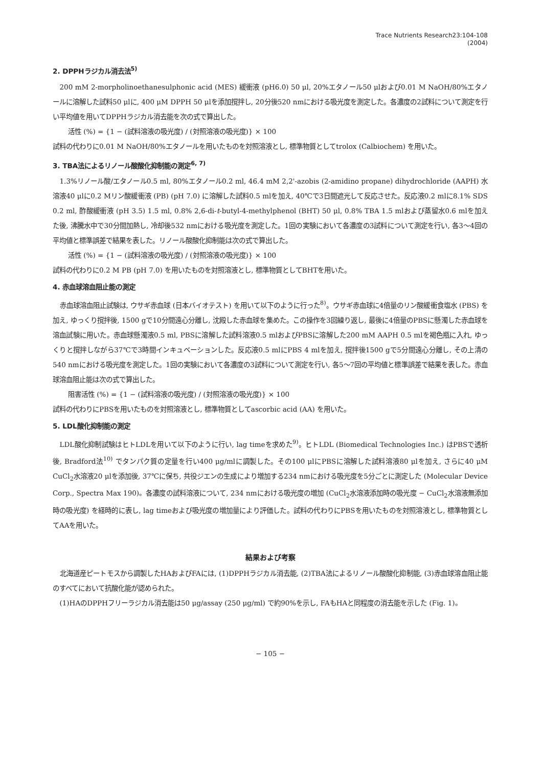Trace Nutrients Research23:104-108
(2004)
2. DPPHラジカル消去法<sup>5)</sup>
200 mM 2-morpholinoethanesulphonic acid (MES) 緩衝液 (pH6.0) 50 μl, 20%エタノール50 μlおよび0.01 M NaOH/80%エタノールに溶解した試料50 μlに, 400 μM DPPH 50 μlを添加撹拌し, 20分後520 nmにおける吸光度を測定した。各濃度の2試料について測定を行い平均値を用いてDPPHラジカル消去能を次の式で算出した。
活性 (%) = {1 − (試料溶液の吸光度) / (対照溶液の吸光度)} × 100
試料の代わりに0.01 M NaOH/80%エタノールを用いたものを対照溶液とし, 標準物質としてtrolox (Calbiochem) を用いた。
3. TBA法によるリノール酸酸化抑制能の測定<sup>6, 7)</sup>
1.3%リノール酸/エタノール0.5 ml, 80%エタノール0.2 ml, 46.4 mM 2,2'-azobis (2-amidino propane) dihydrochloride (AAPH) 水溶液40 μlに0.2 Mリン酸緩衝液 (PB) (pH 7.0) に溶解した試料0.5 mlを加え, 40℃で3日間遮光して反応させた。反応液0.2 mlに8.1% SDS 0.2 ml, 酢酸緩衝液 (pH 3.5) 1.5 ml, 0.8% 2,6-di-t-butyl-4-methylphenol (BHT) 50 μl, 0.8% TBA 1.5 mlおよび蒸留水0.6 mlを加えた後, 沸騰水中で30分間加熱し, 冷却後532 nmにおける吸光度を測定した。1回の実験において各濃度の3試料について測定を行い, 各3〜4回の平均値と標準誤差で結果を表した。リノール酸酸化抑制能は次の式で算出した。
活性 (%) = {1 − (試料溶液の吸光度) / (対照溶液の吸光度)} × 100
試料の代わりに0.2 M PB (pH 7.0) を用いたものを対照溶液とし, 標準物質としてBHTを用いた。
4. 赤血球溶血阻止能の測定
赤血球溶血阻止試験は, ウサギ赤血球 (日本バイオテスト) を用いて以下のように行った<sup>8)</sup>。ウサギ赤血球に4倍量のリン酸緩衝食塩水 (PBS) を加え, ゆっくり撹拌後, 1500 gで10分間遠心分離し, 沈殿した赤血球を集めた。この操作を3回繰り返し, 最後に4倍量のPBSに懸濁した赤血球を溶血試験に用いた。赤血球懸濁液0.5 ml, PBSに溶解した試料溶液0.5 mlおよびPBSに溶解した200 mM AAPH 0.5 mlを褐色瓶に入れ, ゆっくりと撹拌しながら37℃で3時間インキュベーションした。反応液0.5 mlにPBS 4 mlを加え, 撹拌後1500 gで5分間遠心分離し, その上清の540 nmにおける吸光度を測定した。1回の実験において各濃度の3試料について測定を行い, 各5〜7回の平均値と標準誤差で結果を表した。赤血球溶血阻止能は次の式で算出した。
阻害活性 (%) = {1 − (試料溶液の吸光度) / (対照溶液の吸光度)} × 100
試料の代わりにPBSを用いたものを対照溶液とし, 標準物質としてascorbic acid (AA) を用いた。
5. LDL酸化抑制能の測定
LDL酸化抑制試験はヒトLDLを用いて以下のように行い, lag timeを求めた<sup>9)</sup>。ヒトLDL (Biomedical Technologies Inc.) はPBSで透析後, Bradford法<sup>10)</sup> でタンパク質の定量を行い400 μg/mlに調製した。その100 μlにPBSに溶解した試料溶液80 μlを加え, さらに40 μM CuCl<sub>2</sub>水溶液20 μlを添加後, 37℃に保ち, 共役ジエンの生成により増加する234 nmにおける吸光度を5分ごとに測定した (Molecular Device Corp., Spectra Max 190)。各濃度の試料溶液について, 234 nmにおける吸光度の増加 (CuCl<sub>2</sub>水溶液添加時の吸光度 − CuCl<sub>2</sub>水溶液無添加時の吸光度) を経時的に表し, lag timeおよび吸光度の増加量により評価した。試料の代わりにPBSを用いたものを対照溶液とし, 標準物質としてAAを用いた。
結果および考察
北海道産ピートモスから調製したHAおよびFAには, (1)DPPHラジカル消去能, (2)TBA法によるリノール酸酸化抑制能, (3)赤血球溶血阻止能のすべてにおいて抗酸化能が認められた。
(1)HAのDPPHフリーラジカル消去能は50 μg/assay (250 μg/ml) で約90%を示し, FAもHAと同程度の消去能を示した (Fig. 1)。
− 105 −